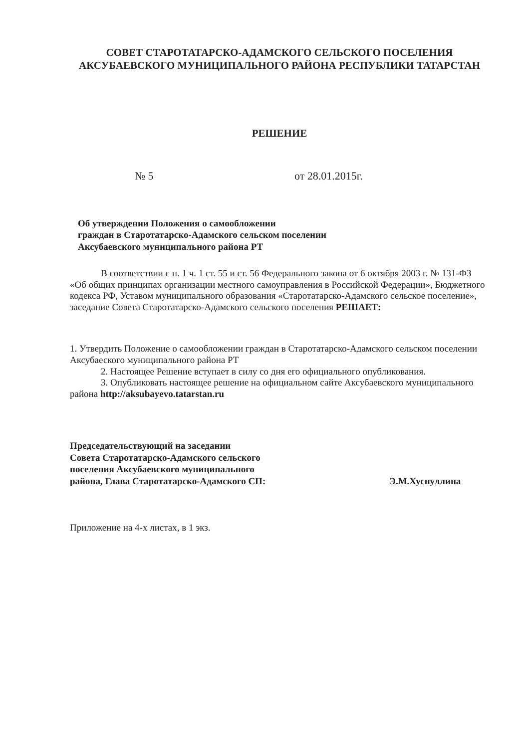СОВЕТ СТАРОТАТАРСКО-АДАМСКОГО СЕЛЬСКОГО ПОСЕЛЕНИЯ
АКСУБАЕВСКОГО МУНИЦИПАЛЬНОГО РАЙОНА РЕСПУБЛИКИ ТАТАРСТАН
РЕШЕНИЕ
№ 5 от 28.01.2015г.
Об утверждении Положения о самообложении
граждан в Старотатарско-Адамского сельском поселении
Аксубаевского муниципального района РТ
В соответствии с п. 1 ч. 1 ст. 55 и ст. 56 Федерального закона от 6 октября 2003 г. № 131-ФЗ «Об общих принципах организации местного самоуправления в Российской Федерации», Бюджетного кодекса РФ, Уставом муниципального образования «Старотатарско-Адамского сельское поселение», заседание Совета Старотатарско-Адамского сельского поселения РЕШАЕТ:
1. Утвердить Положение о самообложении граждан в Старотатарско-Адамского сельском поселении Аксубаеского муниципального района РТ
2. Настоящее Решение вступает в силу со дня его официального опубликования.
3. Опубликовать настоящее решение на официальном сайте Аксубаевского муниципального района http://aksubayevo.tatarstan.ru
Председательствующий на заседании
Совета Старотатарско-Адамского сельского
поселения Аксубаевского муниципального
района, Глава Старотатарско-Адамского СП:
Э.М.Хуснуллина
Приложение на 4-х листах, в 1 экз.